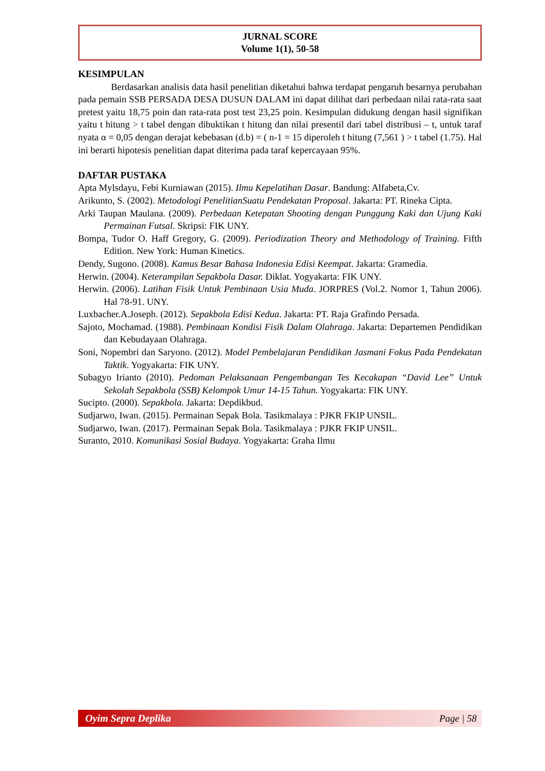JURNAL SCORE
Volume 1(1), 50-58
KESIMPULAN
Berdasarkan analisis data hasil penelitian diketahui bahwa terdapat pengaruh besarnya perubahan pada pemain SSB PERSADA DESA DUSUN DALAM ini dapat dilihat dari perbedaan nilai rata-rata saat pretest yaitu 18,75 poin dan rata-rata post test 23,25 poin. Kesimpulan didukung dengan hasil signifikan yaitu t hitung > t tabel dengan dibuktikan t hitung dan nilai presentil dari tabel distribusi – t, untuk taraf nyata α = 0,05 dengan derajat kebebasan (d.b) = ( n-1 = 15 diperoleh t hitung (7,561 ) > t tabel (1.75). Hal ini berarti hipotesis penelitian dapat diterima pada taraf kepercayaan 95%.
DAFTAR PUSTAKA
Apta Mylsdayu, Febi Kurniawan (2015). Ilmu Kepelatihan Dasar. Bandung: Alfabeta,Cv.
Arikunto, S. (2002). Metodologi PenelitianSuatu Pendekatan Proposal. Jakarta: PT. Rineka Cipta.
Arki Taupan Maulana. (2009). Perbedaan Ketepatan Shooting dengan Punggung Kaki dan Ujung Kaki Permainan Futsal. Skripsi: FIK UNY.
Bompa, Tudor O. Haff Gregory, G. (2009). Periodization Theory and Methodology of Training. Fifth Edition. New York: Human Kinetics.
Dendy, Sugono. (2008). Kamus Besar Bahasa Indonesia Edisi Keempat. Jakarta: Gramedia.
Herwin. (2004). Keterampilan Sepakbola Dasar. Diklat. Yogyakarta: FIK UNY.
Herwin. (2006). Latihan Fisik Untuk Pembinaan Usia Muda. JORPRES (Vol.2. Nomor 1, Tahun 2006). Hal 78-91. UNY.
Luxbacher.A.Joseph. (2012). Sepakbola Edisi Kedua. Jakarta: PT. Raja Grafindo Persada.
Sajoto, Mochamad. (1988). Pembinaan Kondisi Fisik Dalam Olahraga. Jakarta: Departemen Pendidikan dan Kebudayaan Olahraga.
Soni, Nopembri dan Saryono. (2012). Model Pembelajaran Pendidikan Jasmani Fokus Pada Pendekatan Taktik. Yogyakarta: FIK UNY.
Subagyo Irianto (2010). Pedoman Pelaksanaan Pengembangan Tes Kecakapan “David Lee” Untuk Sekolah Sepakbola (SSB) Kelompok Umur 14-15 Tahun. Yogyakarta: FIK UNY.
Sucipto. (2000). Sepakbola. Jakarta: Depdikbud.
Sudjarwo, Iwan. (2015). Permainan Sepak Bola. Tasikmalaya : PJKR FKIP UNSIL.
Sudjarwo, Iwan. (2017). Permainan Sepak Bola. Tasikmalaya : PJKR FKIP UNSIL.
Suranto, 2010. Komunikasi Sosial Budaya. Yogyakarta: Graha Ilmu
Oyim Sepra Deplika Page | 58